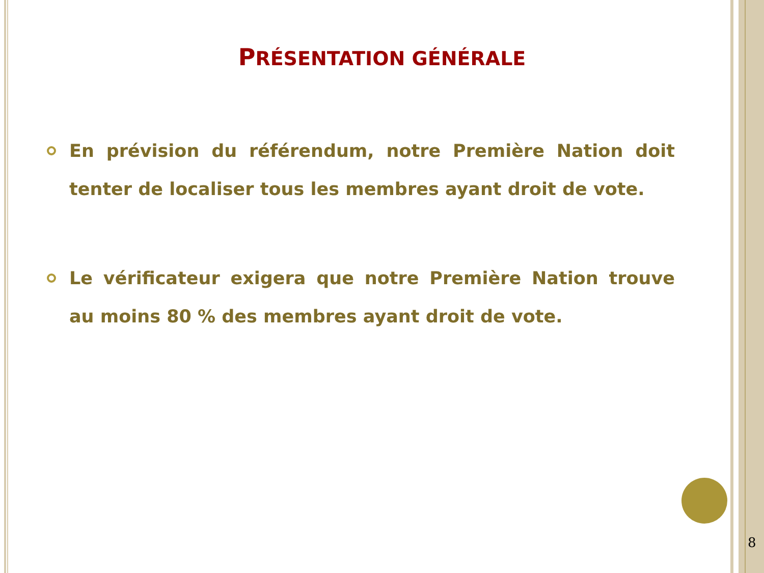PRÉSENTATION GÉNÉRALE
En prévision du référendum, notre Première Nation doit tenter de localiser tous les membres ayant droit de vote.
Le vérificateur exigera que notre Première Nation trouve au moins 80 % des membres ayant droit de vote.
8